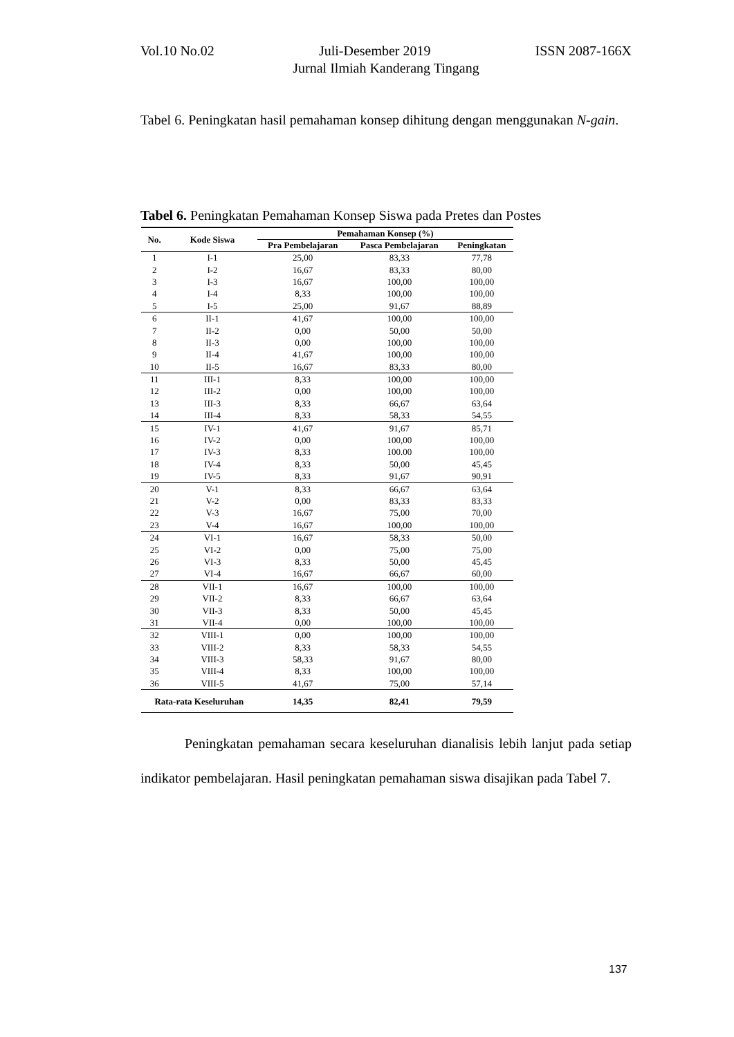Vol.10 No.02 Juli-Desember 2019 ISSN 2087-166X
Jurnal Ilmiah Kanderang Tingang
Tabel 6. Peningkatan hasil pemahaman konsep dihitung dengan menggunakan N-gain.
Tabel 6. Peningkatan Pemahaman Konsep Siswa pada Pretes dan Postes
| No. | Kode Siswa | Pemahaman Konsep (%) | | |
| --- | --- | --- | --- | --- |
| | | Pra Pembelajaran | Pasca Pembelajaran | Peningkatan |
| 1 | I-1 | 25,00 | 83,33 | 77,78 |
| 2 | I-2 | 16,67 | 83,33 | 80,00 |
| 3 | I-3 | 16,67 | 100,00 | 100,00 |
| 4 | I-4 | 8,33 | 100,00 | 100,00 |
| 5 | I-5 | 25,00 | 91,67 | 88,89 |
| 6 | II-1 | 41,67 | 100,00 | 100,00 |
| 7 | II-2 | 0,00 | 50,00 | 50,00 |
| 8 | II-3 | 0,00 | 100,00 | 100,00 |
| 9 | II-4 | 41,67 | 100,00 | 100,00 |
| 10 | II-5 | 16,67 | 83,33 | 80,00 |
| 11 | III-1 | 8,33 | 100,00 | 100,00 |
| 12 | III-2 | 0,00 | 100,00 | 100,00 |
| 13 | III-3 | 8,33 | 66,67 | 63,64 |
| 14 | III-4 | 8,33 | 58,33 | 54,55 |
| 15 | IV-1 | 41,67 | 91,67 | 85,71 |
| 16 | IV-2 | 0,00 | 100,00 | 100,00 |
| 17 | IV-3 | 8,33 | 100.00 | 100,00 |
| 18 | IV-4 | 8,33 | 50,00 | 45,45 |
| 19 | IV-5 | 8,33 | 91,67 | 90,91 |
| 20 | V-1 | 8,33 | 66,67 | 63,64 |
| 21 | V-2 | 0,00 | 83,33 | 83,33 |
| 22 | V-3 | 16,67 | 75,00 | 70,00 |
| 23 | V-4 | 16,67 | 100,00 | 100,00 |
| 24 | VI-1 | 16,67 | 58,33 | 50,00 |
| 25 | VI-2 | 0,00 | 75,00 | 75,00 |
| 26 | VI-3 | 8,33 | 50,00 | 45,45 |
| 27 | VI-4 | 16,67 | 66,67 | 60,00 |
| 28 | VII-1 | 16,67 | 100,00 | 100,00 |
| 29 | VII-2 | 8,33 | 66,67 | 63,64 |
| 30 | VII-3 | 8,33 | 50,00 | 45,45 |
| 31 | VII-4 | 0,00 | 100,00 | 100,00 |
| 32 | VIII-1 | 0,00 | 100,00 | 100,00 |
| 33 | VIII-2 | 8,33 | 58,33 | 54,55 |
| 34 | VIII-3 | 58,33 | 91,67 | 80,00 |
| 35 | VIII-4 | 8,33 | 100,00 | 100,00 |
| 36 | VIII-5 | 41,67 | 75,00 | 57,14 |
| Rata-rata Keseluruhan | | 14,35 | 82,41 | 79,59 |
Peningkatan pemahaman secara keseluruhan dianalisis lebih lanjut pada setiap indikator pembelajaran. Hasil peningkatan pemahaman siswa disajikan pada Tabel 7.
137